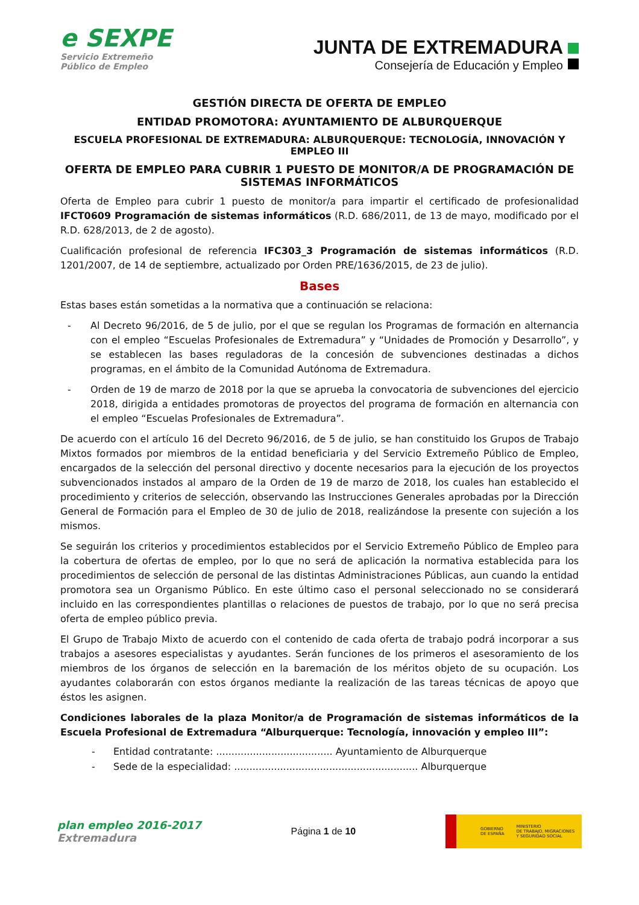e SEXPE
Servicio Extremeño
Público de Empleo
JUNTA DE EXTREMADURA
Consejería de Educación y Empleo
GESTIÓN DIRECTA DE OFERTA DE EMPLEO
ENTIDAD PROMOTORA: AYUNTAMIENTO DE ALBURQUERQUE
ESCUELA PROFESIONAL DE EXTREMADURA: ALBURQUERQUE: TECNOLOGÍA, INNOVACIÓN Y EMPLEO III
OFERTA DE EMPLEO PARA CUBRIR 1 PUESTO DE MONITOR/A DE PROGRAMACIÓN DE SISTEMAS INFORMÁTICOS
Oferta de Empleo para cubrir 1 puesto de monitor/a para impartir el certificado de profesionalidad IFCT0609 Programación de sistemas informáticos (R.D. 686/2011, de 13 de mayo, modificado por el R.D. 628/2013, de 2 de agosto).
Cualificación profesional de referencia IFC303_3 Programación de sistemas informáticos (R.D. 1201/2007, de 14 de septiembre, actualizado por Orden PRE/1636/2015, de 23 de julio).
Bases
Estas bases están sometidas a la normativa que a continuación se relaciona:
- Al Decreto 96/2016, de 5 de julio, por el que se regulan los Programas de formación en alternancia con el empleo “Escuelas Profesionales de Extremadura” y “Unidades de Promoción y Desarrollo”, y se establecen las bases reguladoras de la concesión de subvenciones destinadas a dichos programas, en el ámbito de la Comunidad Autónoma de Extremadura.
- Orden de 19 de marzo de 2018 por la que se aprueba la convocatoria de subvenciones del ejercicio 2018, dirigida a entidades promotoras de proyectos del programa de formación en alternancia con el empleo “Escuelas Profesionales de Extremadura”.
De acuerdo con el artículo 16 del Decreto 96/2016, de 5 de julio, se han constituido los Grupos de Trabajo Mixtos formados por miembros de la entidad beneficiaria y del Servicio Extremeño Público de Empleo, encargados de la selección del personal directivo y docente necesarios para la ejecución de los proyectos subvencionados instados al amparo de la Orden de 19 de marzo de 2018, los cuales han establecido el procedimiento y criterios de selección, observando las Instrucciones Generales aprobadas por la Dirección General de Formación para el Empleo de 30 de julio de 2018, realizándose la presente con sujeción a los mismos.
Se seguirán los criterios y procedimientos establecidos por el Servicio Extremeño Público de Empleo para la cobertura de ofertas de empleo, por lo que no será de aplicación la normativa establecida para los procedimientos de selección de personal de las distintas Administraciones Públicas, aun cuando la entidad promotora sea un Organismo Público. En este último caso el personal seleccionado no se considerará incluido en las correspondientes plantillas o relaciones de puestos de trabajo, por lo que no será precisa oferta de empleo público previa.
El Grupo de Trabajo Mixto de acuerdo con el contenido de cada oferta de trabajo podrá incorporar a sus trabajos a asesores especialistas y ayudantes. Serán funciones de los primeros el asesoramiento de los miembros de los órganos de selección en la baremación de los méritos objeto de su ocupación. Los ayudantes colaborarán con estos órganos mediante la realización de las tareas técnicas de apoyo que éstos les asignen.
Condiciones laborales de la plaza Monitor/a de Programación de sistemas informáticos de la Escuela Profesional de Extremadura “Alburquerque: Tecnología, innovación y empleo III”:
- Entidad contratante: ...................................... Ayuntamiento de Alburquerque
- Sede de la especialidad: ............................................................ Alburquerque
plan empleo 2016-2017
Extremadura
Página 1 de 10
GOBIERNO
DE ESPAÑA MINISTERIO
DE TRABAJO, MIGRACIONES
Y SEGURIDAD SOCIAL